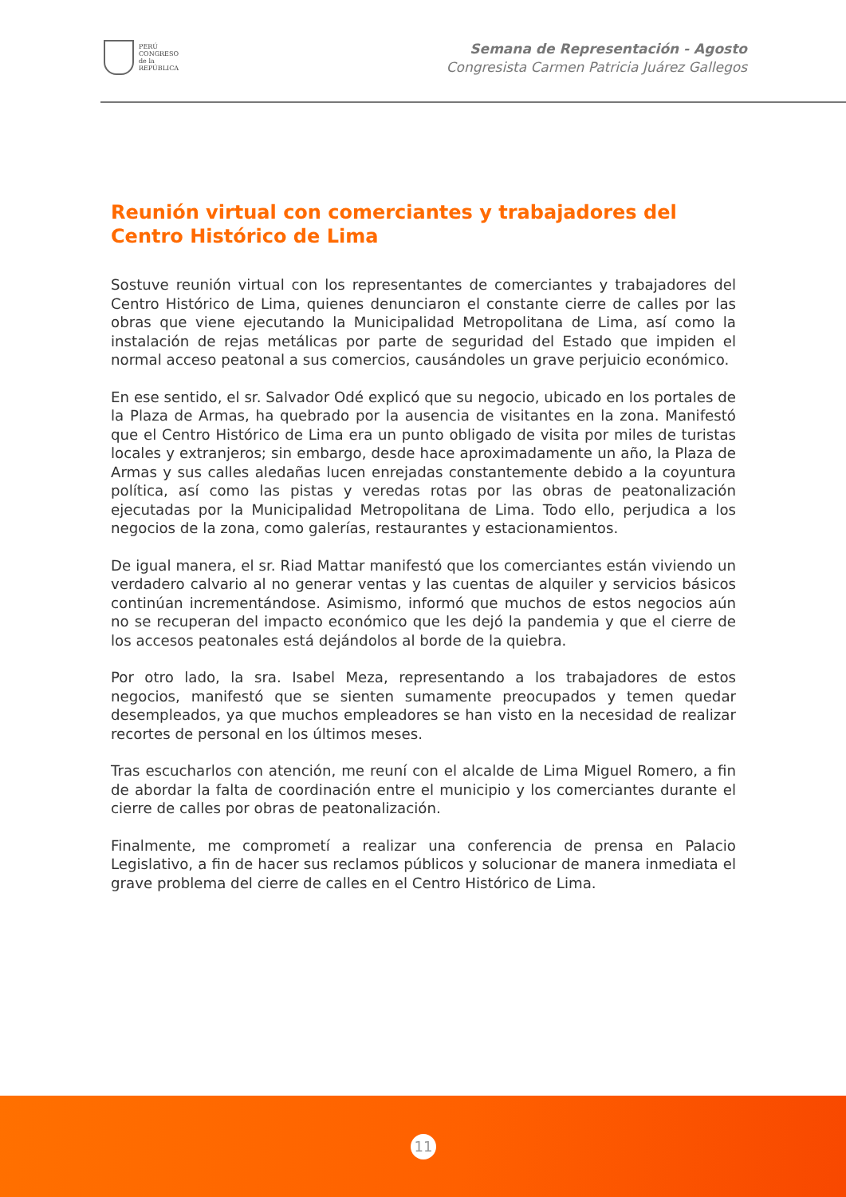PERÚ
CONGRESO
de la
REPÚBLICA
Semana de Representación - Agosto
Congresista Carmen Patricia Juárez Gallegos
Reunión virtual con comerciantes y trabajadores del Centro Histórico de Lima
Sostuve reunión virtual con los representantes de comerciantes y trabajadores del Centro Histórico de Lima, quienes denunciaron el constante cierre de calles por las obras que viene ejecutando la Municipalidad Metropolitana de Lima, así como la instalación de rejas metálicas por parte de seguridad del Estado que impiden el normal acceso peatonal a sus comercios, causándoles un grave perjuicio económico.
En ese sentido, el sr. Salvador Odé explicó que su negocio, ubicado en los portales de la Plaza de Armas, ha quebrado por la ausencia de visitantes en la zona. Manifestó que el Centro Histórico de Lima era un punto obligado de visita por miles de turistas locales y extranjeros; sin embargo, desde hace aproximadamente un año, la Plaza de Armas y sus calles aledañas lucen enrejadas constantemente debido a la coyuntura política, así como las pistas y veredas rotas por las obras de peatonalización ejecutadas por la Municipalidad Metropolitana de Lima. Todo ello, perjudica a los negocios de la zona, como galerías, restaurantes y estacionamientos.
De igual manera, el sr. Riad Mattar manifestó que los comerciantes están viviendo un verdadero calvario al no generar ventas y las cuentas de alquiler y servicios básicos continúan incrementándose. Asimismo, informó que muchos de estos negocios aún no se recuperan del impacto económico que les dejó la pandemia y que el cierre de los accesos peatonales está dejándolos al borde de la quiebra.
Por otro lado, la sra. Isabel Meza, representando a los trabajadores de estos negocios, manifestó que se sienten sumamente preocupados y temen quedar desempleados, ya que muchos empleadores se han visto en la necesidad de realizar recortes de personal en los últimos meses.
Tras escucharlos con atención, me reuní con el alcalde de Lima Miguel Romero, a fin de abordar la falta de coordinación entre el municipio y los comerciantes durante el cierre de calles por obras de peatonalización.
Finalmente, me comprometí a realizar una conferencia de prensa en Palacio Legislativo, a fin de hacer sus reclamos públicos y solucionar de manera inmediata el grave problema del cierre de calles en el Centro Histórico de Lima.
11